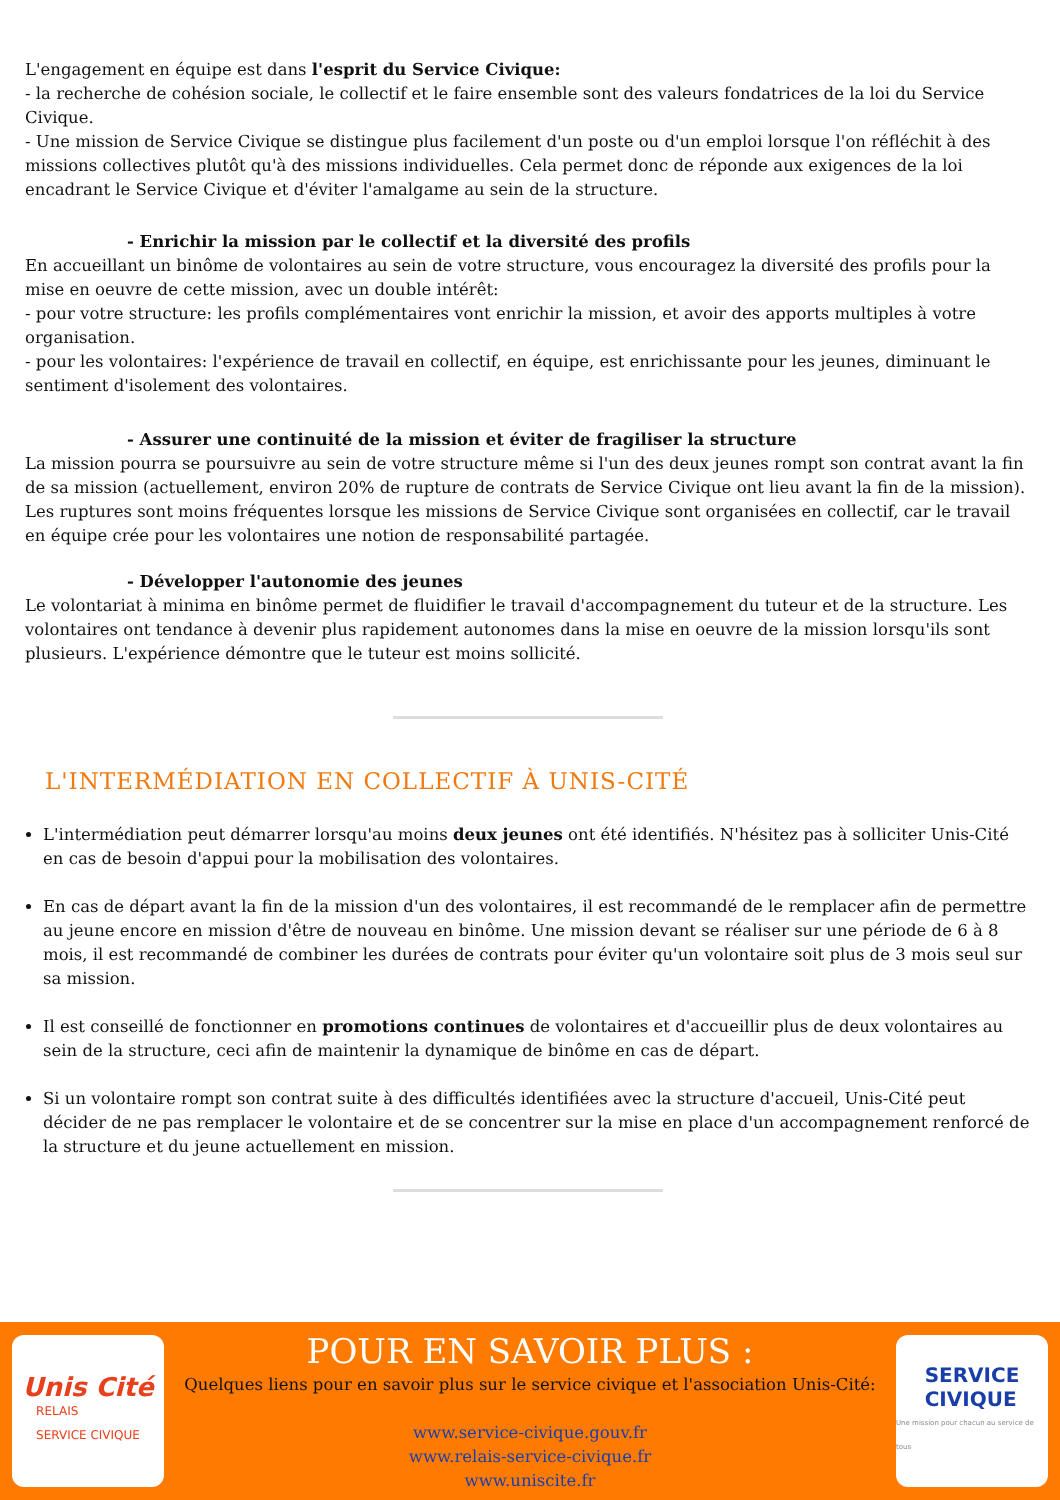L'engagement en équipe est dans l'esprit du Service Civique:
- la recherche de cohésion sociale, le collectif et le faire ensemble sont des valeurs fondatrices de la loi du Service Civique.
- Une mission de Service Civique se distingue plus facilement d'un poste ou d'un emploi lorsque l'on réfléchit à des missions collectives plutôt qu'à des missions individuelles. Cela permet donc de réponde aux exigences de la loi encadrant le Service Civique et d'éviter l'amalgame au sein de la structure.
- Enrichir la mission par le collectif et la diversité des profils
En accueillant un binôme de volontaires au sein de votre structure, vous encouragez la diversité des profils pour la mise en oeuvre de cette mission, avec un double intérêt:
- pour votre structure: les profils complémentaires vont enrichir la mission, et avoir des apports multiples à votre organisation.
- pour les volontaires: l'expérience de travail en collectif, en équipe, est enrichissante pour les jeunes, diminuant le sentiment d'isolement des volontaires.
- Assurer une continuité de la mission et éviter de fragiliser la structure
La mission pourra se poursuivre au sein de votre structure même si l'un des deux jeunes rompt son contrat avant la fin de sa mission (actuellement, environ 20% de rupture de contrats de Service Civique ont lieu avant la fin de la mission).
Les ruptures sont moins fréquentes lorsque les missions de Service Civique sont organisées en collectif, car le travail en équipe crée pour les volontaires une notion de responsabilité partagée.
- Développer l'autonomie des jeunes
Le volontariat à minima en binôme permet de fluidifier le travail d'accompagnement du tuteur et de la structure. Les volontaires ont tendance à devenir plus rapidement autonomes dans la mise en oeuvre de la mission lorsqu'ils sont plusieurs. L'expérience démontre que le tuteur est moins sollicité.
L'INTERMÉDIATION EN COLLECTIF À UNIS-CITÉ
L'intermédiation peut démarrer lorsqu'au moins deux jeunes ont été identifiés. N'hésitez pas à solliciter Unis-Cité en cas de besoin d'appui pour la mobilisation des volontaires.
En cas de départ avant la fin de la mission d'un des volontaires, il est recommandé de le remplacer afin de permettre au jeune encore en mission d'être de nouveau en binôme. Une mission devant se réaliser sur une période de 6 à 8 mois, il est recommandé de combiner les durées de contrats pour éviter qu'un volontaire soit plus de 3 mois seul sur sa mission.
Il est conseillé de fonctionner en promotions continues de volontaires et d'accueillir plus de deux volontaires au sein de la structure, ceci afin de maintenir la dynamique de binôme en cas de départ.
Si un volontaire rompt son contrat suite à des difficultés identifiées avec la structure d'accueil, Unis-Cité peut décider de ne pas remplacer le volontaire et de se concentrer sur la mise en place d'un accompagnement renforcé de la structure et du jeune actuellement en mission.
Unis Cité
RELAIS
SERVICE CIVIQUE
POUR EN SAVOIR PLUS :
Quelques liens pour en savoir plus sur le service civique et l'association Unis-Cité:
www.service-civique.gouv.fr
www.relais-service-civique.fr
www.uniscite.fr
SERVICE
CIVIQUE
Une mission pour chacun au service de tous